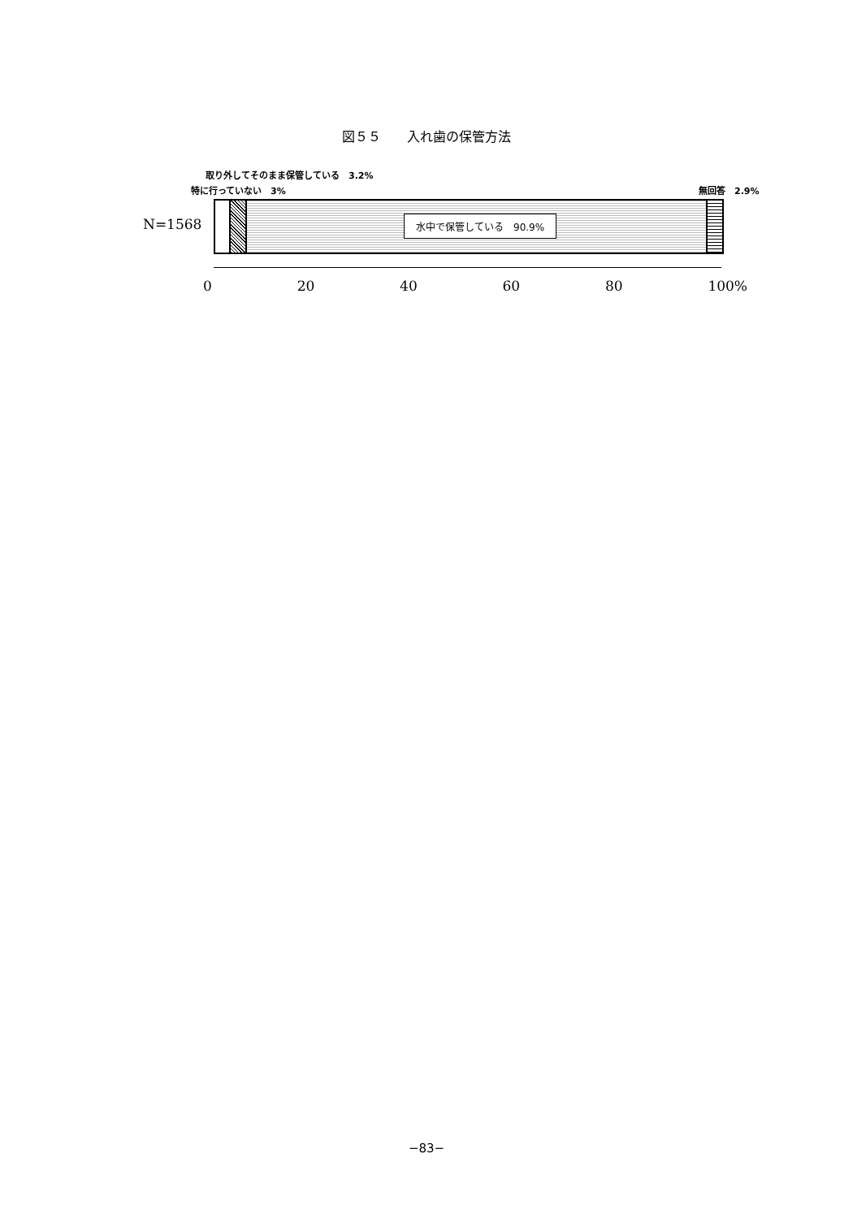図５５　　入れ歯の保管方法
取り外してそのまま保管している　3.2%
特に行っていない　3% 無回答　2.9%
N=1568
水中で保管している　90.9%
0 20 40 60 80 100%
−83−